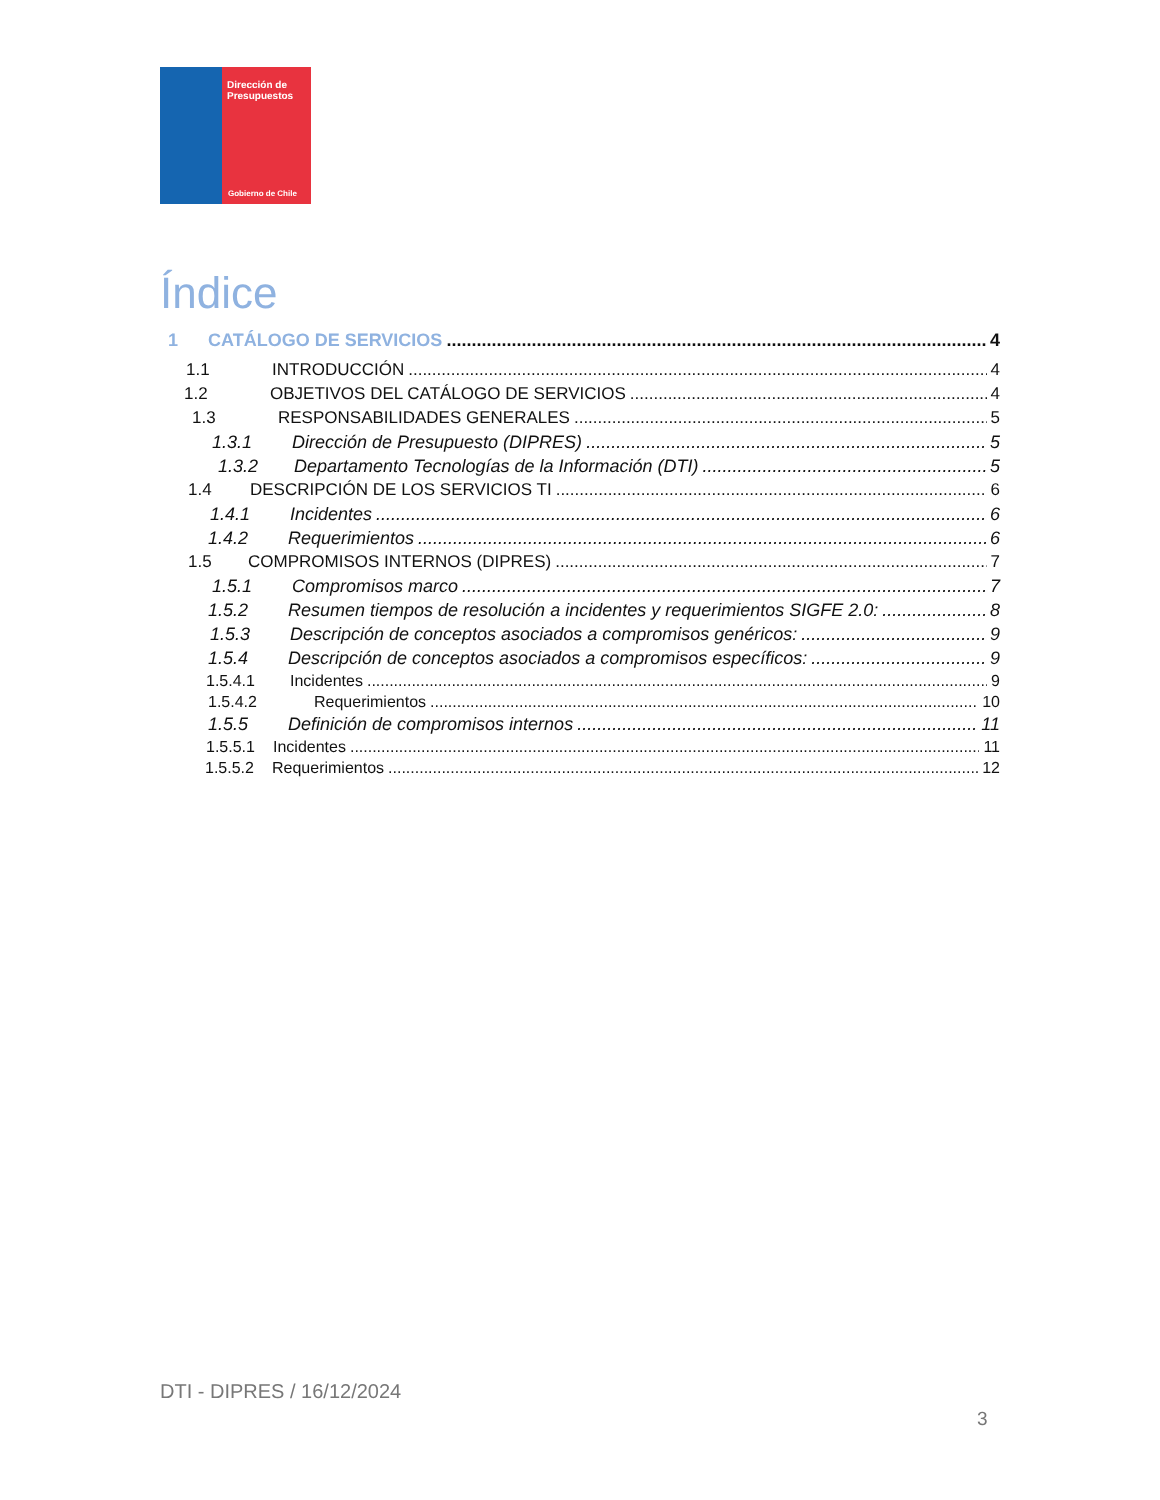Dirección de
Presupuestos
Gobierno de Chile
Índice
1 CATÁLOGO DE SERVICIOS 4
1.1 INTRODUCCIÓN 4
1.2 OBJETIVOS DEL CATÁLOGO DE SERVICIOS 4
1.3 RESPONSABILIDADES GENERALES 5
1.3.1 Dirección de Presupuesto (DIPRES) 5
1.3.2 Departamento Tecnologías de la Información (DTI) 5
1.4 DESCRIPCIÓN DE LOS SERVICIOS TI 6
1.4.1 Incidentes 6
1.4.2 Requerimientos 6
1.5 COMPROMISOS INTERNOS (DIPRES) 7
1.5.1 Compromisos marco 7
1.5.2 Resumen tiempos de resolución a incidentes y requerimientos SIGFE 2.0: 8
1.5.3 Descripción de conceptos asociados a compromisos genéricos: 9
1.5.4 Descripción de conceptos asociados a compromisos específicos: 9
1.5.4.1 Incidentes 9
1.5.4.2 Requerimientos 10
1.5.5 Definición de compromisos internos 11
1.5.5.1 Incidentes 11
1.5.5.2 Requerimientos 12
DTI - DIPRES / 16/12/2024
3